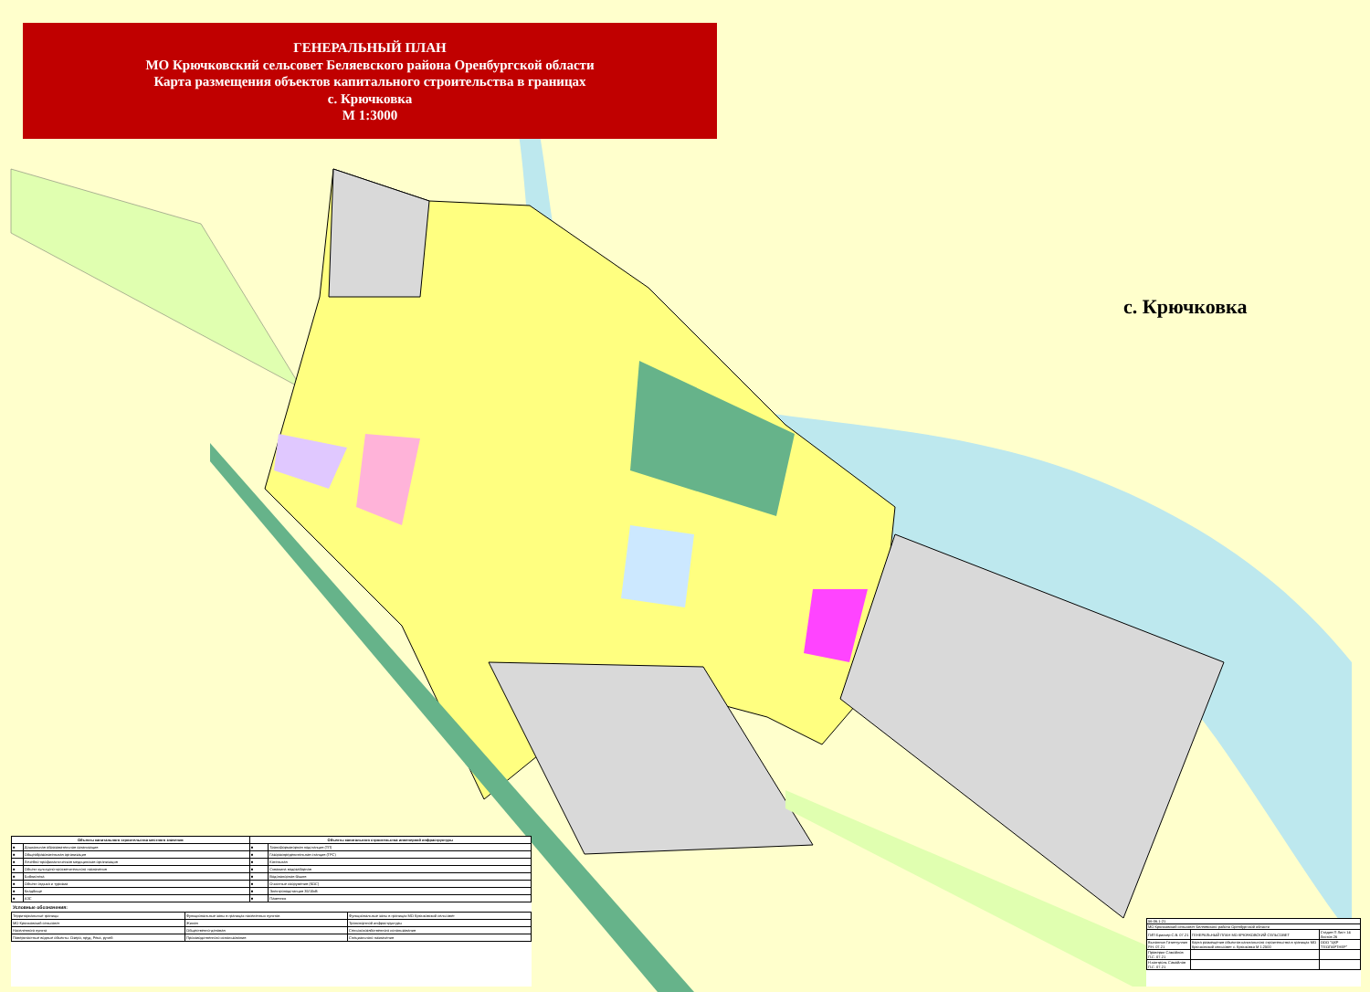ГЕНЕРАЛЬНЫЙ ПЛАН
МО Крючковский сельсовет Беляевского района Оренбургской области
Карта размещения объектов капитального строительства в границах
с. Крючковка
М 1:3000
с. Крючковка
| Объекты капитального строительства местного значения | | Объекты капитального строительства инженерной инфраструктуры | |
| --- | --- | --- | --- |
| ■ | Дошкольная образовательная организация | ■ | Трансформаторная подстанция (ТП) |
| ■ | Общеобразовательная организация | ■ | Газораспределительная станция (ГРС) |
| ■ | Лечебно-профилактическая медицинская организация | ■ | Котельная |
| ■ | Объект культурно-просветительного назначения | ■ | Скважина водозаборная |
| ■ | Библиотека | ■ | Водонапорная башня |
| ■ | Объект отдыха и туризма | ■ | Очистные сооружения (КОС) |
| ■ | Кладбище | ■ | Электроподстанция 35/10кВ |
| ■ | АЗС | ■ | Памятник |
Условные обозначения:
| Территориальные границы | Функциональные зоны в границах населенных пунктов | Функциональные зоны в границах МО Крючковский сельсовет |
| МО Крючковский сельсовет | Жилая | Транспортной инфраструктуры |
| Населенного пункта | Общественно-деловая | Сельскохозяйственного использования |
| Поверхностные водные объекты: Озеро, пруд; Река, ручей | Производственного использования | Специального назначения |
| 56-06.1-21 | | |
| МО Крючковский сельсовет Беляевского района Оренбургской области | | |
| ГИП Брискер С.В. 07.21 | ГЕНЕРАЛЬНЫЙ ПЛАН МО КРЮЧКОВСКИЙ СЕЛЬСОВЕТ | Стадия П Лист 14 Листов 26 |
| Выполнил Гатиятуллин Р.Н. 07.21 | Карта размещения объектов капитального строительства в границах МО Крючковский сельсовет с. Крючковка М 1:2500 | ООО "ЦКР "ГЕОПАРТНЕР" |
| Проверил Самойлов П.С. 07.21 | | |
| Н.контроль Самойлов П.С. 07.21 | | |